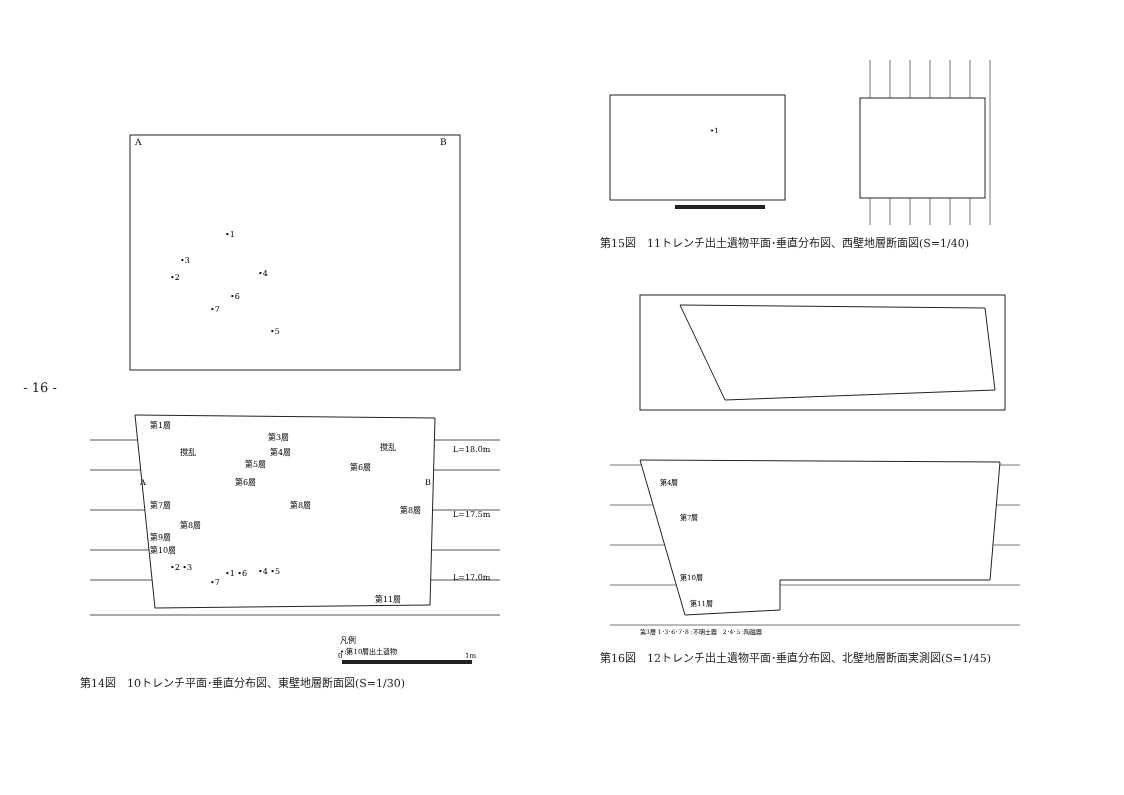- 16 -
A
B
•1
•3
•2
•4
•6
•7
•5
第1層
撹乱
撹乱
第3層
第4層
第5層
第6層
第6層
A
B
第7層
第8層
第8層
第8層
第9層
第10層
•2 •3
•1 •6
•4 •5
•7
第11層
L=18.0m
L=17.5m
L=17.0m
凡例
•:第10層出土遺物
0
1m
第14図　10トレンチ平面･垂直分布図、東壁地層断面図(S=1/30)
•1
第15図　11トレンチ出土遺物平面･垂直分布図、西壁地層断面図(S=1/40)
第4層
第7層
第10層
第11層
第3層 1･3･6･7･8 :不明土器　2･4･5 :陶磁器
第16図　12トレンチ出土遺物平面･垂直分布図、北壁地層断面実測図(S=1/45)